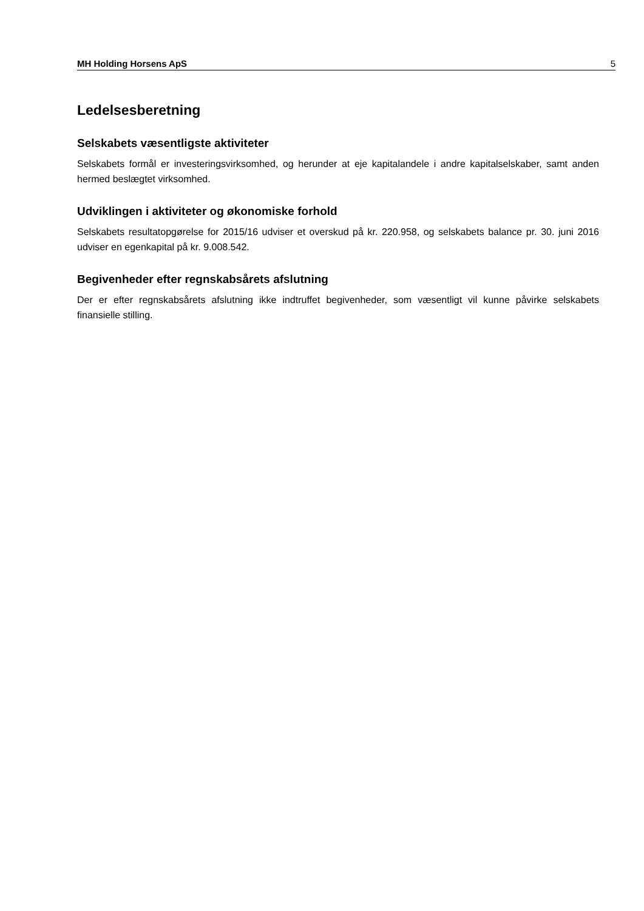MH Holding Horsens ApS 5
Ledelsesberetning
Selskabets væsentligste aktiviteter
Selskabets formål er investeringsvirksomhed, og herunder at eje kapitalandele i andre kapitalselskaber, samt anden hermed beslægtet virksomhed.
Udviklingen i aktiviteter og økonomiske forhold
Selskabets resultatopgørelse for 2015/16 udviser et overskud på kr. 220.958, og selskabets balance pr. 30. juni 2016 udviser en egenkapital på kr. 9.008.542.
Begivenheder efter regnskabsårets afslutning
Der er efter regnskabsårets afslutning ikke indtruffet begivenheder, som væsentligt vil kunne påvirke selskabets finansielle stilling.